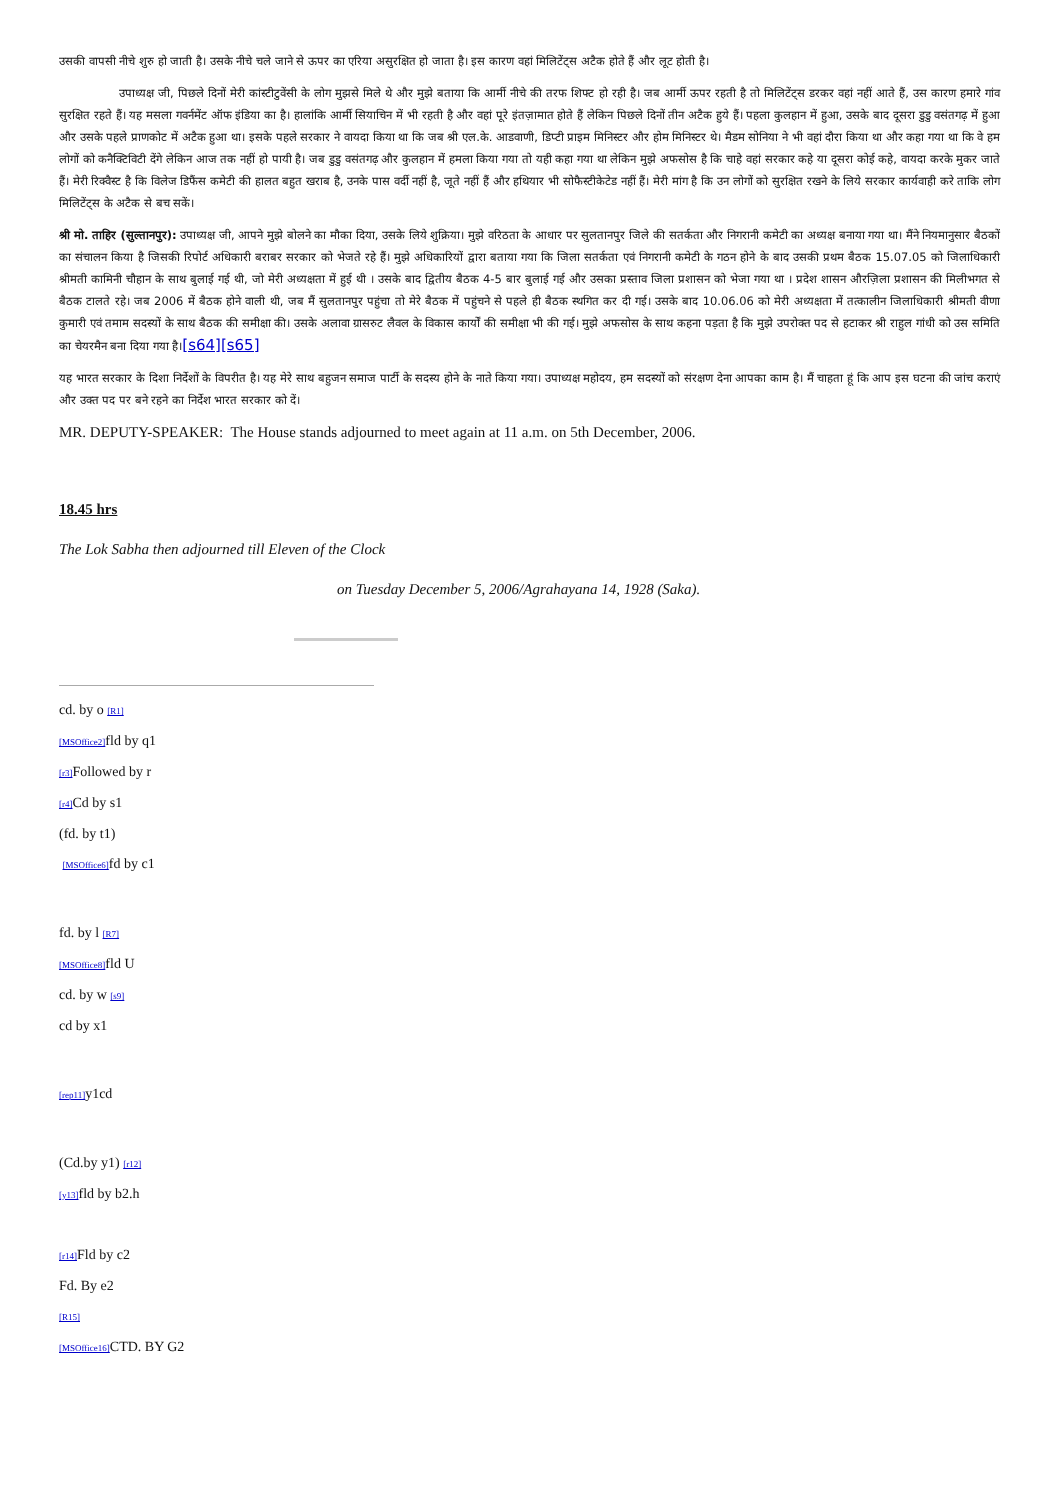उसकी वापसी नीचे शुरु हो जाती है। उसके नीचे चले जाने से ऊपर का एरिया असुरक्षित हो जाता है। इस कारण वहां मिलिटेंट्स अटैक होते हैं और लूट होती है।
उपाध्यक्ष जी, पिछले दिनों मेरी कांस्टीटुवेंसी के लोग मुझसे मिले थे और मुझे बताया कि आर्मी नीचे की तरफ शिफ्ट हो रही है। जब आर्मी ऊपर रहती है तो मिलिटेंट्स डरकर वहां नहीं आते हैं, उस कारण हमारे गांव सुरक्षित रहते हैं। यह मसला गवर्नमेंट ऑफ इंडिया का है। हालांकि आर्मी सियाचिन में भी रहती है और वहां पूरे इंतज़ामात होते हैं लेकिन पिछले दिनों तीन अटैक हुये हैं। पहला कुलहान में हुआ, उसके बाद दूसरा डुडु वसंतगढ़ में हुआ और उसके पहले प्राणकोट में अटैक हुआ था। इसके पहले सरकार ने वायदा किया था कि जब श्री एल.के. आडवाणी, डिप्टी प्राइम मिनिस्टर और होम मिनिस्टर थे। मैडम सोनिया ने भी वहां दौरा किया था और कहा गया था कि वे हम लोगों को कनैक्टिविटी देंगे लेकिन आज तक नहीं हो पायी है। जब डुडु वसंतगढ़ और कुलहान में हमला किया गया तो यही कहा गया था लेकिन मुझे अफसोस है कि चाहे वहां सरकार कहे या दूसरा कोई कहे, वायदा करके मुकर जाते हैं। मेरी रिक्वैस्ट है कि विलेज डिफैंस कमेटी की हालत बहुत खराब है, उनके पास वर्दी नहीं है, जूते नहीं हैं और हथियार भी सोफैस्टीकेटेड नहीं हैं। मेरी मांग है कि उन लोगों को सुरक्षित रखने के लिये सरकार कार्यवाही करे ताकि लोग मिलिटेंट्स के अटैक से बच सकें।
श्री मो. ताहिर (सुल्तानपुर): उपाध्यक्ष जी, आपने मुझे बोलने का मौका दिया, उसके लिये शुक्रिया। मुझे वरिठता के आधार पर सुलतानपुर जिले की सतर्कता और निगरानी कमेटी का अध्यक्ष बनाया गया था। मैंने नियमानुसार बैठकों का संचालन किया है जिसकी रिपोर्ट अधिकारी बराबर सरकार को भेजते रहे हैं। मुझे अधिकारियों द्वारा बताया गया कि जिला सतर्कता एवं निगरानी कमेटी के गठन होने के बाद उसकी प्रथम बैठक 15.07.05 को जिलाधिकारी श्रीमती कामिनी चौहान के साथ बुलाई गई थी, जो मेरी अध्यक्षता में हुई थी । उसके बाद द्वितीय बैठक 4-5 बार बुलाई गई और उसका प्रस्ताव जिला प्रशासन को भेजा गया था । प्रदेश शासन औरज़िला प्रशासन की मिलीभगत से बैठक टालते रहे। जब 2006 में बैठक होने वाली थी, जब मैं सुलतानपुर पहुंचा तो मेरे बैठक में पहुंचने से पहले ही बैठक स्थगित कर दी गई। उसके बाद 10.06.06 को मेरी अध्यक्षता में तत्कालीन जिलाधिकारी श्रीमती वीणा कुमारी एवं तमाम सदस्यों के साथ बैठक की समीक्षा की। उसके अलावा ग्रासरुट लैवल के विकास कार्यों की समीक्षा भी की गई। मुझे अफसोस के साथ कहना पड़ता है कि मुझे उपरोक्त पद से हटाकर श्री राहुल गांधी को उस समिति का चेयरमैन बना दिया गया है।[s64][s65]
यह भारत सरकार के दिशा निर्देशों के विपरीत है। यह मेरे साथ बहुजन समाज पार्टी के सदस्य होने के नाते किया गया। उपाध्यक्ष महोदय, हम सदस्यों को संरक्षण देना आपका काम है। मैं चाहता हूं कि आप इस घटना की जांच कराएं और उक्त पद पर बने रहने का निर्देश भारत सरकार को दें।
MR. DEPUTY-SPEAKER: The House stands adjourned to meet again at 11 a.m. on 5th December, 2006.
18.45 hrs
The Lok Sabha then adjourned till Eleven of the Clock
on Tuesday December 5, 2006/Agrahayana 14, 1928 (Saka).
cd. by o [R1]
[MSOffice2] fld by q1
[r3] Followed by r
[r4] Cd by s1
(fd. by t1)
[MSOffice6] fd by c1
fd. by l [R7]
[MSOffice8] fld U
cd. by w [s9]
cd by x1
[rep11] y1cd
(Cd.by y1) [r12]
[y13] fld by b2.h
[r14] Fld by c2
Fd. By e2
[R15]
[MSOffice16] CTD. BY G2